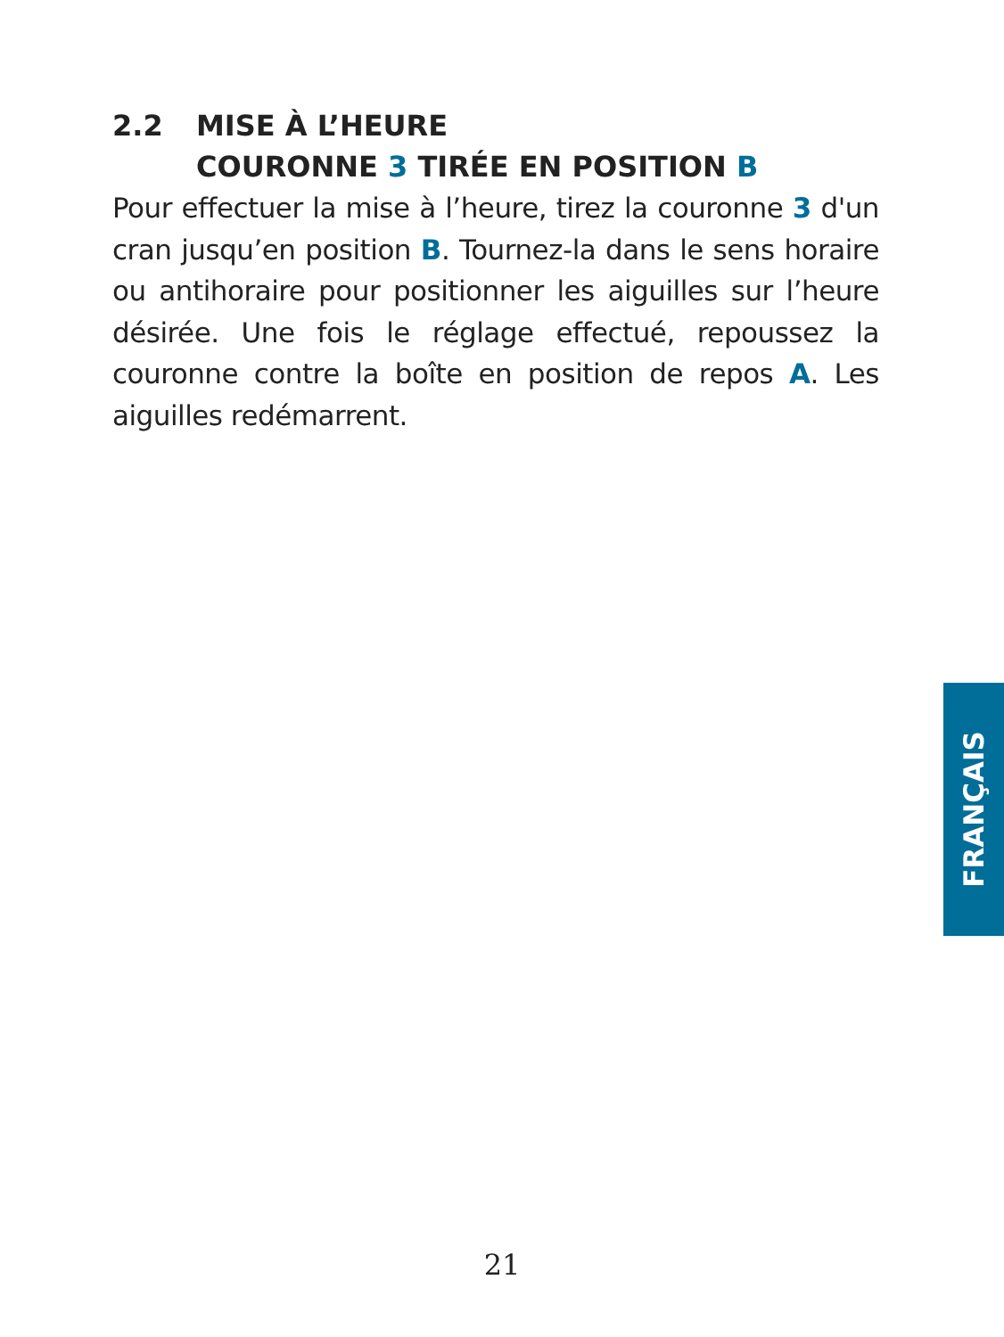2.2 MISE À L’HEURE
COURONNE 3 TIRÉE EN POSITION B
Pour effectuer la mise à l’heure, tirez la couronne 3 d'un cran jusqu’en position B. Tournez-la dans le sens horaire ou antihoraire pour positionner les aiguilles sur l’heure désirée. Une fois le réglage effectué, repoussez la couronne contre la boîte en position de repos A. Les aiguilles redémarrent.
FRANÇAIS
21